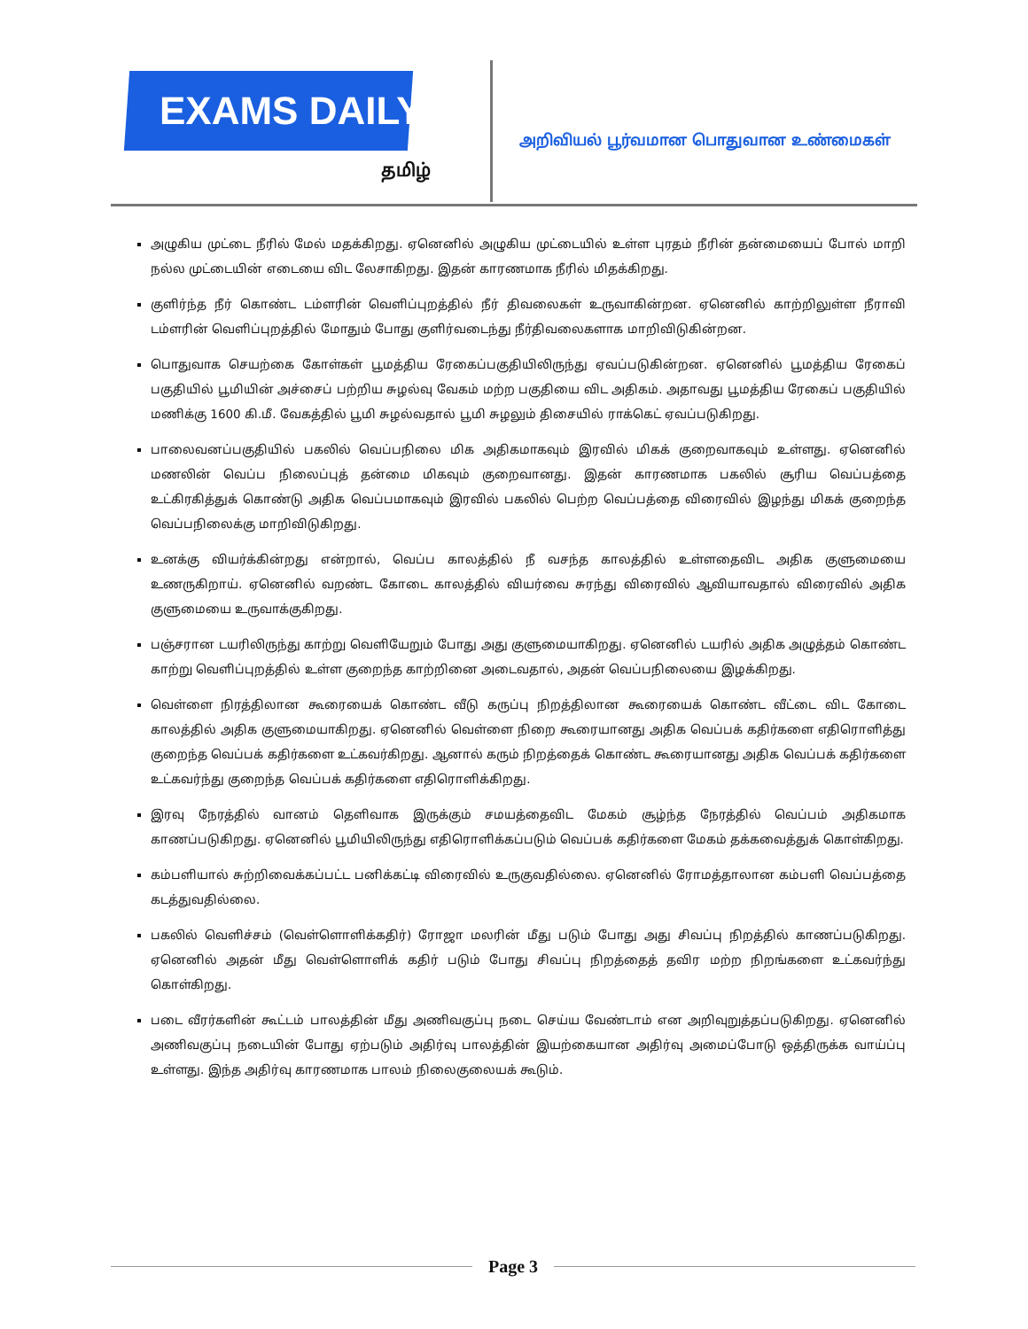EXAMS DAILY
தமிழ்
அறிவியல் பூர்வமான பொதுவான உண்மைகள்
அழுகிய முட்டை நீரில் மேல் மதக்கிறது. ஏனெனில் அழுகிய முட்டையில் உள்ள புரதம் நீரின் தன்மையைப் போல் மாறி நல்ல முட்டையின் எடையை விட லேசாகிறது. இதன் காரணமாக நீரில் மிதக்கிறது.
குளிர்ந்த நீர் கொண்ட டம்ளரின் வெளிப்புறத்தில் நீர் திவலைகள் உருவாகின்றன. ஏனெனில் காற்றிலுள்ள நீராவி டம்ளரின் வெளிப்புறத்தில் மோதும் போது குளிர்வடைந்து நீர்திவலைகளாக மாறிவிடுகின்றன.
பொதுவாக செயற்கை கோள்கள் பூமத்திய ரேகைப்பகுதியிலிருந்து ஏவப்படுகின்றன. ஏனெனில் பூமத்திய ரேகைப் பகுதியில் பூமியின் அச்சைப் பற்றிய சுழல்வு வேகம் மற்ற பகுதியை விட அதிகம். அதாவது பூமத்திய ரேகைப் பகுதியில் மணிக்கு 1600 கி.மீ. வேகத்தில் பூமி சுழல்வதால் பூமி சுழலும் திசையில் ராக்கெட் ஏவப்படுகிறது.
பாலைவனப்பகுதியில் பகலில் வெப்பநிலை மிக அதிகமாகவும் இரவில் மிகக் குறைவாகவும் உள்ளது. ஏனெனில் மணலின் வெப்ப நிலைப்புத் தன்மை மிகவும் குறைவானது. இதன் காரணமாக பகலில் சூரிய வெப்பத்தை உட்கிரகித்துக் கொண்டு அதிக வெப்பமாகவும் இரவில் பகலில் பெற்ற வெப்பத்தை விரைவில் இழந்து மிகக் குறைந்த வெப்பநிலைக்கு மாறிவிடுகிறது.
உனக்கு வியர்க்கின்றது என்றால், வெப்ப காலத்தில் நீ வசந்த காலத்தில் உள்ளதைவிட அதிக குளுமையை உணருகிறாய். ஏனெனில் வறண்ட கோடை காலத்தில் வியர்வை சுரந்து விரைவில் ஆவியாவதால் விரைவில் அதிக குளுமையை உருவாக்குகிறது.
பஞ்சரான டயரிலிருந்து காற்று வெளியேறும் போது அது குளுமையாகிறது. ஏனெனில் டயரில் அதிக அழுத்தம் கொண்ட காற்று வெளிப்புறத்தில் உள்ள குறைந்த காற்றினை அடைவதால், அதன் வெப்பநிலையை இழக்கிறது.
வெள்ளை நிரத்திலான கூரையைக் கொண்ட வீடு கருப்பு நிறத்திலான கூரையைக் கொண்ட வீட்டை விட கோடை காலத்தில் அதிக குளுமையாகிறது. ஏனெனில் வெள்ளை நிறை கூரையானது அதிக வெப்பக் கதிர்களை எதிரொளித்து குறைந்த வெப்பக் கதிர்களை உட்கவர்கிறது. ஆனால் கரும் நிறத்தைக் கொண்ட கூரையானது அதிக வெப்பக் கதிர்களை உட்கவர்ந்து குறைந்த வெப்பக் கதிர்களை எதிரொளிக்கிறது.
இரவு நேரத்தில் வானம் தெளிவாக இருக்கும் சமயத்தைவிட மேகம் சூழ்ந்த நேரத்தில் வெப்பம் அதிகமாக காணப்படுகிறது. ஏனெனில் பூமியிலிருந்து எதிரொளிக்கப்படும் வெப்பக் கதிர்களை மேகம் தக்கவைத்துக் கொள்கிறது.
கம்பளியால் சுற்றிவைக்கப்பட்ட பனிக்கட்டி விரைவில் உருகுவதில்லை. ஏனெனில் ரோமத்தாலான கம்பளி வெப்பத்தை கடத்துவதில்லை.
பகலில் வெளிச்சம் (வெள்ளொளிக்கதிர்) ரோஜா மலரின் மீது படும் போது அது சிவப்பு நிறத்தில் காணப்படுகிறது. ஏனெனில் அதன் மீது வெள்ளொளிக் கதிர் படும் போது சிவப்பு நிறத்தைத் தவிர மற்ற நிறங்களை உட்கவர்ந்து கொள்கிறது.
படை வீரர்களின் கூட்டம் பாலத்தின் மீது அணிவகுப்பு நடை செய்ய வேண்டாம் என அறிவுறுத்தப்படுகிறது. ஏனெனில் அணிவகுப்பு நடையின் போது ஏற்படும் அதிர்வு பாலத்தின் இயற்கையான அதிர்வு அமைப்போடு ஒத்திருக்க வாய்ப்பு உள்ளது. இந்த அதிர்வு காரணமாக பாலம் நிலைகுலையக் கூடும்.
Page 3